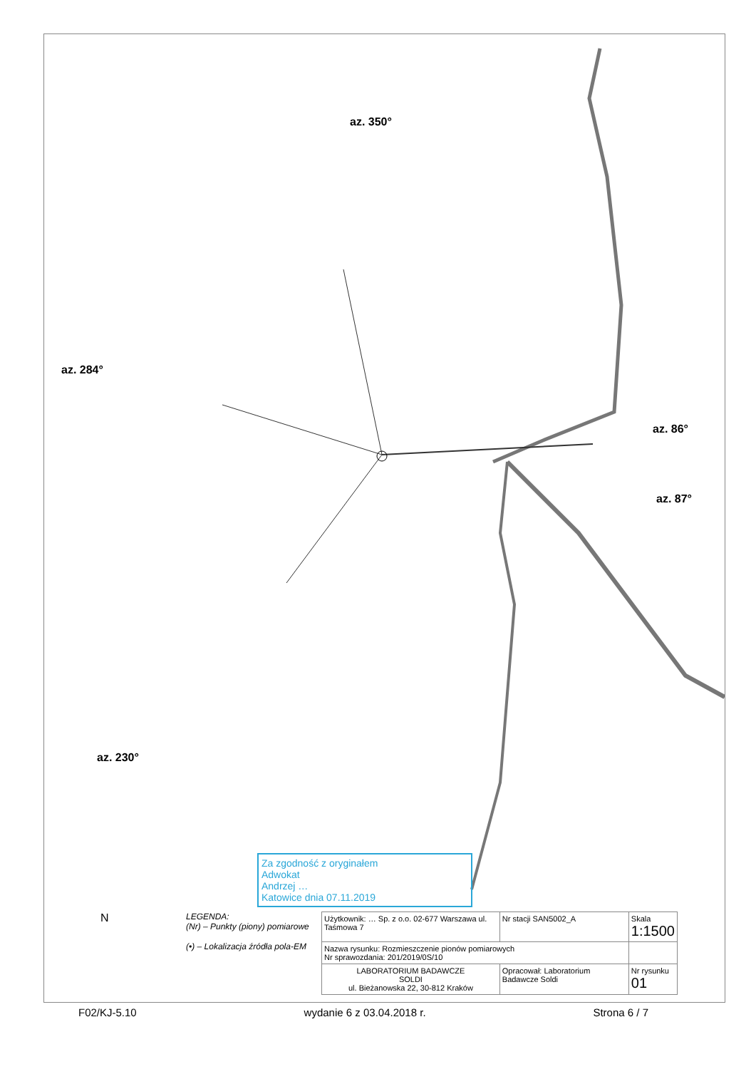az. 350°
az. 284°
az. 86°
az. 87°
az. 230°
Za zgodność z oryginałem
Adwokat
Andrzej …
Katowice dnia 07.11.2019
N
LEGENDA:
(Nr) – Punkty (piony) pomiarowe
(•) – Lokalizacja źródła pola-EM
| Użytkownik: … Sp. z o.o. 02-677 Warszawa ul. Taśmowa 7 | Nr stacji SAN5002_A | Skala 1:1500 |
| Nazwa rysunku: Rozmieszczenie pionów pomiarowych Nr sprawozdania: 201/2019/0S/10 | | |
| LABORATORIUM BADAWCZE SOLDI ul. Bieżanowska 22, 30-812 Kraków | Opracował: Laboratorium Badawcze Soldi | Nr rysunku 01 |
F02/KJ-5.10 wydanie 6 z 03.04.2018 r. Strona 6 / 7